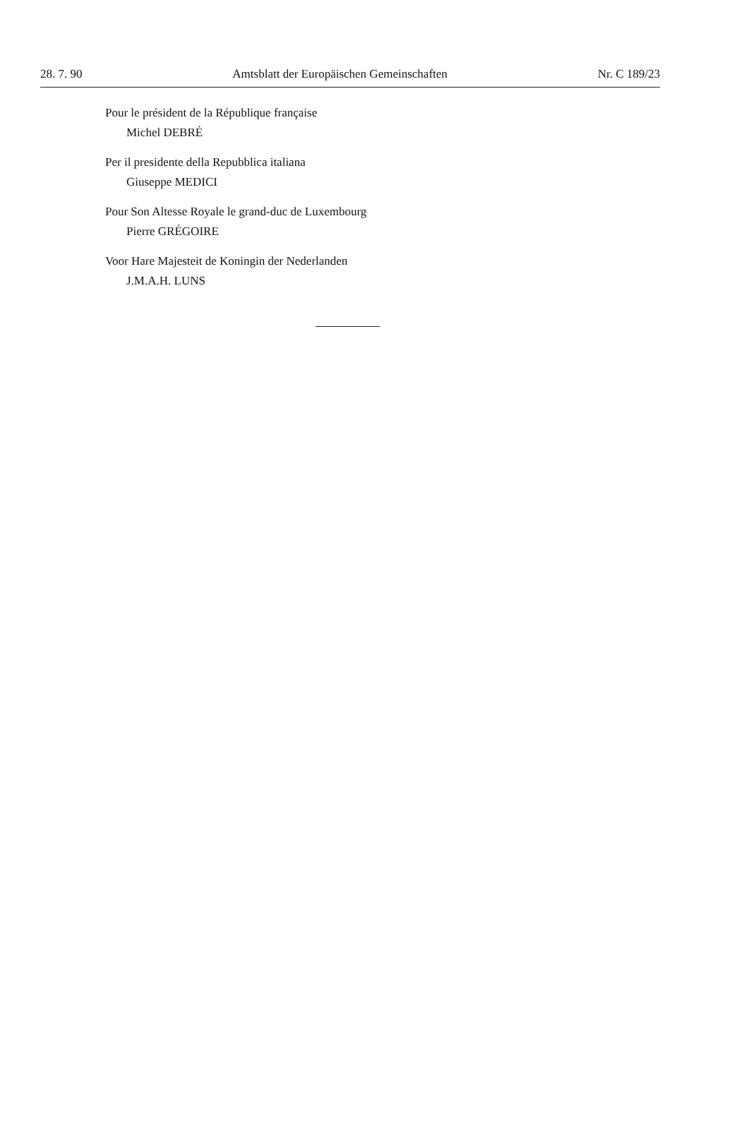28. 7. 90 Amtsblatt der Europäischen Gemeinschaften Nr. C 189/23
Pour le président de la République française
Michel DEBRÉ
Per il presidente della Repubblica italiana
Giuseppe MEDICI
Pour Son Altesse Royale le grand-duc de Luxembourg
Pierre GRÉGOIRE
Voor Hare Majesteit de Koningin der Nederlanden
J.M.A.H. LUNS